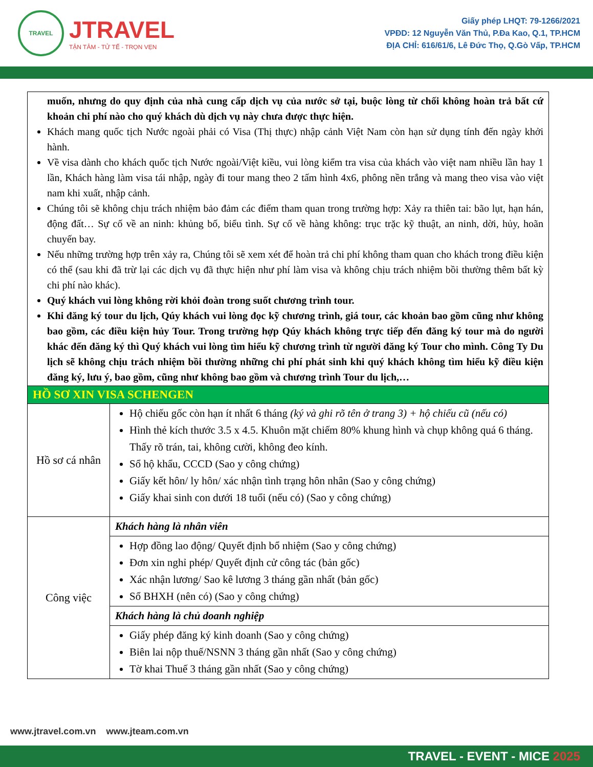TRAVEL
JTRAVEL
TẬN TÂM - TỬ TẾ - TRỌN VẸN
Giấy phép LHQT: 79-1266/2021
VPĐD: 12 Nguyễn Văn Thủ, P.Đa Kao, Q.1, TP.HCM
ĐỊA CHỈ: 616/61/6, Lê Đức Thọ, Q.Gò Vấp, TP.HCM
| muốn, nhưng do quy định của nhà cung cấp dịch vụ của nước sở tại, buộc lòng từ chối không hoàn trả bất cứ khoản chi phí nào cho quý khách dù dịch vụ này chưa được thực hiện. Khách mang quốc tịch Nước ngoài phải có Visa (Thị thực) nhập cảnh Việt Nam còn hạn sử dụng tính đến ngày khởi hành. Về visa dành cho khách quốc tịch Nước ngoài/Việt kiều, vui lòng kiểm tra visa của khách vào việt nam nhiều lần hay 1 lần, Khách hàng làm visa tái nhập, ngày đi tour mang theo 2 tấm hình 4x6, phông nền trắng và mang theo visa vào việt nam khi xuất, nhập cảnh. Chúng tôi sẽ không chịu trách nhiệm bảo đảm các điểm tham quan trong trường hợp: Xảy ra thiên tai: bão lụt, hạn hán, động đất… Sự cố về an ninh: khủng bố, biểu tình. Sự cố về hàng không: trục trặc kỹ thuật, an ninh, dời, hủy, hoãn chuyến bay. Nếu những trường hợp trên xảy ra, Chúng tôi sẽ xem xét để hoàn trả chi phí không tham quan cho khách trong điều kiện có thể (sau khi đã trừ lại các dịch vụ đã thực hiện như phí làm visa và không chịu trách nhiệm bồi thường thêm bất kỳ chi phí nào khác). Quý khách vui lòng không rời khỏi đoàn trong suốt chương trình tour. Khi đăng ký tour du lịch, Qúy khách vui lòng đọc kỹ chương trình, giá tour, các khoản bao gồm cũng như không bao gồm, các điều kiện hủy Tour. Trong trường hợp Qúy khách không trực tiếp đến đăng ký tour mà do người khác đến đăng ký thì Quý khách vui lòng tìm hiểu kỹ chương trình từ người đăng ký Tour cho mình. Công Ty Du lịch sẽ không chịu trách nhiệm bồi thường những chi phí phát sinh khi quý khách không tìm hiểu kỹ điều kiện đăng ký, lưu ý, bao gồm, cũng như không bao gồm và chương trình Tour du lịch,… | |
| HỒ SƠ XIN VISA SCHENGEN | |
| Hồ sơ cá nhân | Hộ chiếu gốc còn hạn ít nhất 6 tháng (ký và ghi rõ tên ở trang 3) + hộ chiếu cũ (nếu có) Hình thẻ kích thước 3.5 x 4.5. Khuôn mặt chiếm 80% khung hình và chụp không quá 6 tháng. Thấy rõ trán, tai, không cười, không đeo kính. Sổ hộ khẩu, CCCD (Sao y công chứng) Giấy kết hôn/ ly hôn/ xác nhận tình trạng hôn nhân (Sao y công chứng) Giấy khai sinh con dưới 18 tuổi (nếu có) (Sao y công chứng) |
| Công việc | Khách hàng là nhân viên |
| | Hợp đồng lao động/ Quyết định bổ nhiệm (Sao y công chứng) Đơn xin nghỉ phép/ Quyết định cử công tác (bản gốc) Xác nhận lương/ Sao kê lương 3 tháng gần nhất (bản gốc) Sổ BHXH (nên có) (Sao y công chứng) |
| | Khách hàng là chủ doanh nghiệp |
| | Giấy phép đăng ký kinh doanh (Sao y công chứng) Biên lai nộp thuế/NSNN 3 tháng gần nhất (Sao y công chứng) Tờ khai Thuế 3 tháng gần nhất (Sao y công chứng) |
www.jtravel.com.vn www.jteam.com.vn
TRAVEL - EVENT - MICE 2025